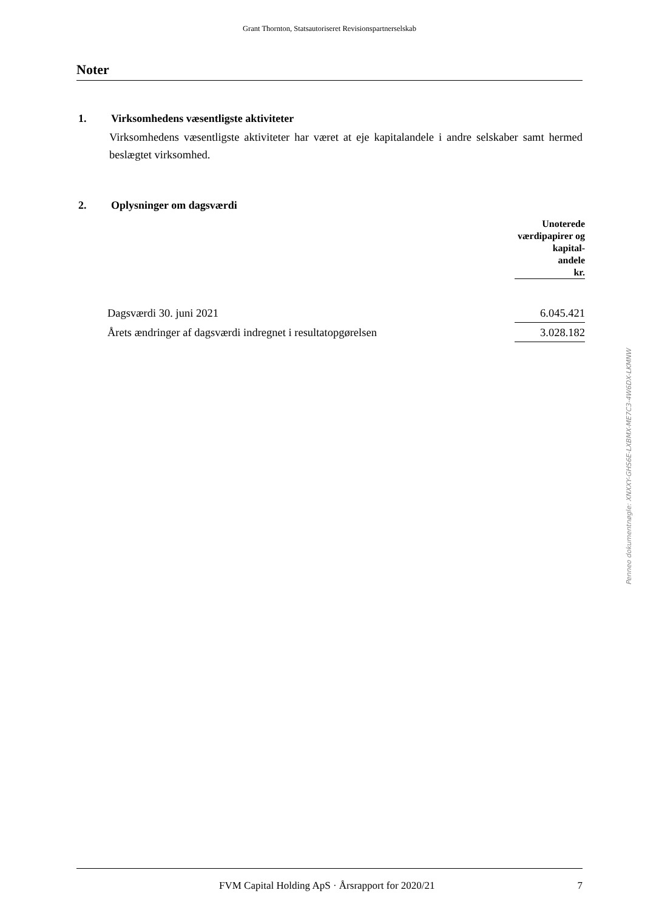Grant Thornton, Statsautoriseret Revisionspartnerselskab
Noter
1. Virksomhedens væsentligste aktiviteter
Virksomhedens væsentligste aktiviteter har været at eje kapitalandele i andre selskaber samt hermed beslægtet virksomhed.
2. Oplysninger om dagsværdi
| | Unoterede værdipapirer og kapital- andele kr. |
| Dagsværdi 30. juni 2021 | 6.045.421 |
| Årets ændringer af dagsværdi indregnet i resultatopgørelsen | 3.028.182 |
Penneo dokumentnøgle: XNXXY-GHS6E-LXBMX-ME7C3-4W6DX-LKMNW
FVM Capital Holding ApS · Årsrapport for 2020/21 7